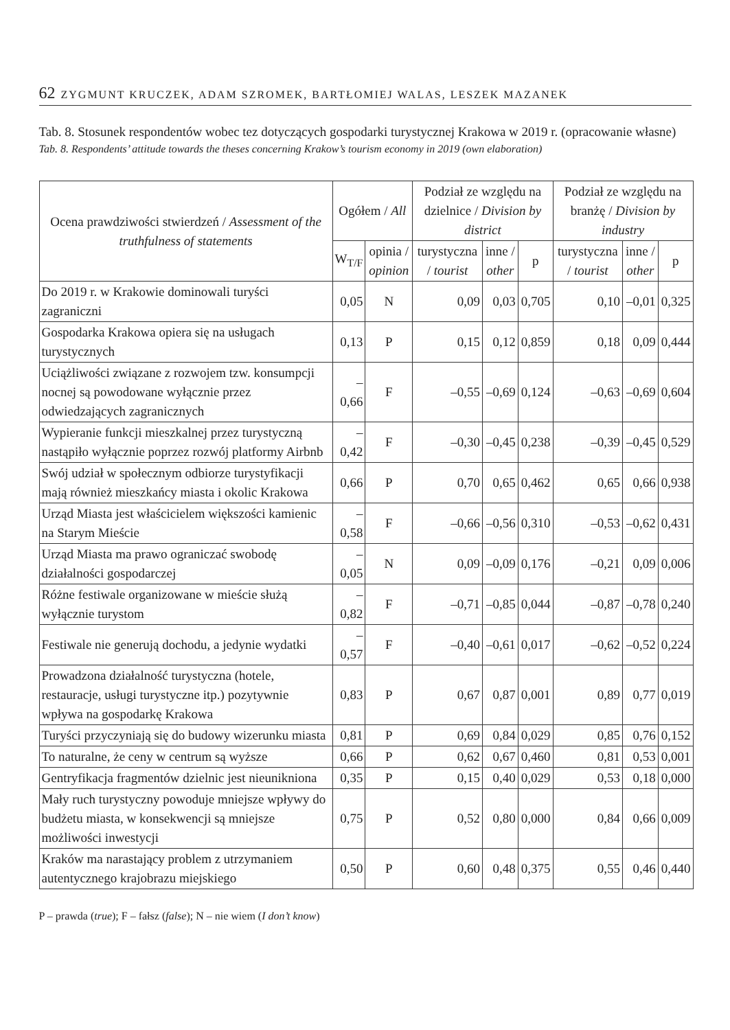62 ZYGMUNT KRUCZEK, ADAM SZROMEK, BARTŁOMIEJ WALAS, LESZEK MAZANEK
Tab. 8. Stosunek respondentów wobec tez dotyczących gospodarki turystycznej Krakowa w 2019 r. (opracowanie własne)
Tab. 8. Respondents’ attitude towards the theses concerning Krakow’s tourism economy in 2019 (own elaboration)
| Ocena prawdziwości stwierdzeń / Assessment of the truthfulness of statements | Ogółem / All | | Podział ze względu na dzielnice / Division by district | | | Podział ze względu na branżę / Division by industry | | |
| --- | --- | --- | --- | --- | --- | --- | --- | --- |
| | W<sub>T/F</sub> | opinia / opinion | turystyczna / tourist | inne / other | p | turystyczna / tourist | inne / other | p |
| Do 2019 r. w Krakowie dominowali turyści zagraniczni | 0,05 | N | 0,09 | 0,03 | 0,705 | 0,10 | –0,01 | 0,325 |
| Gospodarka Krakowa opiera się na usługach turystycznych | 0,13 | P | 0,15 | 0,12 | 0,859 | 0,18 | 0,09 | 0,444 |
| Uciążliwości związane z rozwojem tzw. konsumpcji nocnej są powodowane wyłącznie przez odwiedzających zagranicznych | –0,66 | F | –0,55 | –0,69 | 0,124 | –0,63 | –0,69 | 0,604 |
| Wypieranie funkcji mieszkalnej przez turystyczną nastąpiło wyłącznie poprzez rozwój platformy Airbnb | –0,42 | F | –0,30 | –0,45 | 0,238 | –0,39 | –0,45 | 0,529 |
| Swój udział w społecznym odbiorze turystyfikacji mają również mieszkańcy miasta i okolic Krakowa | 0,66 | P | 0,70 | 0,65 | 0,462 | 0,65 | 0,66 | 0,938 |
| Urząd Miasta jest właścicielem większości kamienic na Starym Mieście | –0,58 | F | –0,66 | –0,56 | 0,310 | –0,53 | –0,62 | 0,431 |
| Urząd Miasta ma prawo ograniczać swobodę działalności gospodarczej | –0,05 | N | 0,09 | –0,09 | 0,176 | –0,21 | 0,09 | 0,006 |
| Różne festiwale organizowane w mieście służą wyłącznie turystom | –0,82 | F | –0,71 | –0,85 | 0,044 | –0,87 | –0,78 | 0,240 |
| Festiwale nie generują dochodu, a jedynie wydatki | –0,57 | F | –0,40 | –0,61 | 0,017 | –0,62 | –0,52 | 0,224 |
| Prowadzona działalność turystyczna (hotele, restauracje, usługi turystyczne itp.) pozytywnie wpływa na gospodarkę Krakowa | 0,83 | P | 0,67 | 0,87 | 0,001 | 0,89 | 0,77 | 0,019 |
| Turyści przyczyniają się do budowy wizerunku miasta | 0,81 | P | 0,69 | 0,84 | 0,029 | 0,85 | 0,76 | 0,152 |
| To naturalne, że ceny w centrum są wyższe | 0,66 | P | 0,62 | 0,67 | 0,460 | 0,81 | 0,53 | 0,001 |
| Gentryfikacja fragmentów dzielnic jest nieunikniona | 0,35 | P | 0,15 | 0,40 | 0,029 | 0,53 | 0,18 | 0,000 |
| Mały ruch turystyczny powoduje mniejsze wpływy do budżetu miasta, w konsekwencji są mniejsze możliwości inwestycji | 0,75 | P | 0,52 | 0,80 | 0,000 | 0,84 | 0,66 | 0,009 |
| Kraków ma narastający problem z utrzymaniem autentycznego krajobrazu miejskiego | 0,50 | P | 0,60 | 0,48 | 0,375 | 0,55 | 0,46 | 0,440 |
P – prawda (true); F – fałsz (false); N – nie wiem (I don’t know)